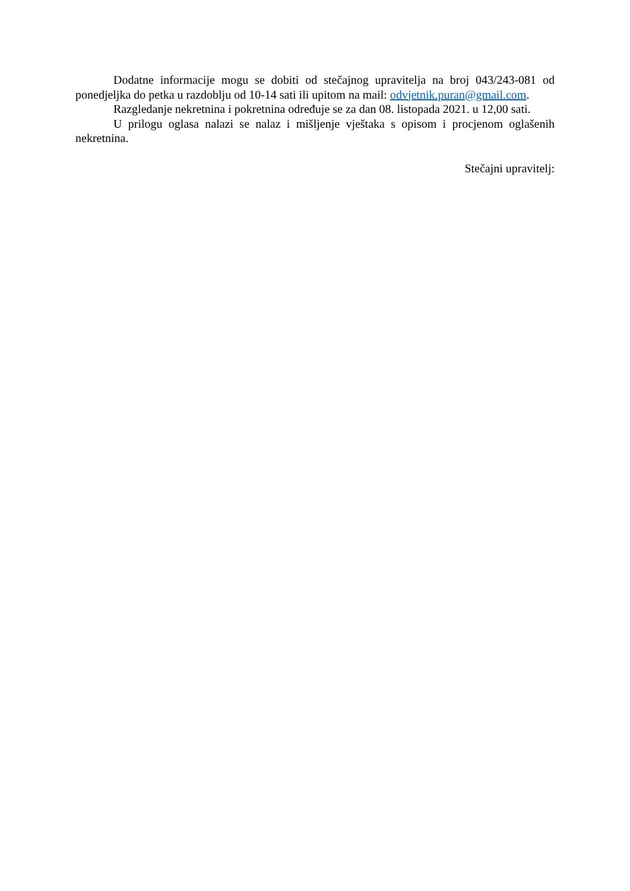Dodatne informacije mogu se dobiti od stečajnog upravitelja na broj 043/243-081 od ponedjeljka do petka u razdoblju od 10-14 sati ili upitom na mail: odvjetnik.puran@gmail.com.
Razgledanje nekretnina i pokretnina određuje se za dan 08. listopada 2021. u 12,00 sati.
U prilogu oglasa nalazi se nalaz i mišljenje vještaka s opisom i procjenom oglašenih nekretnina.
Stečajni upravitelj: